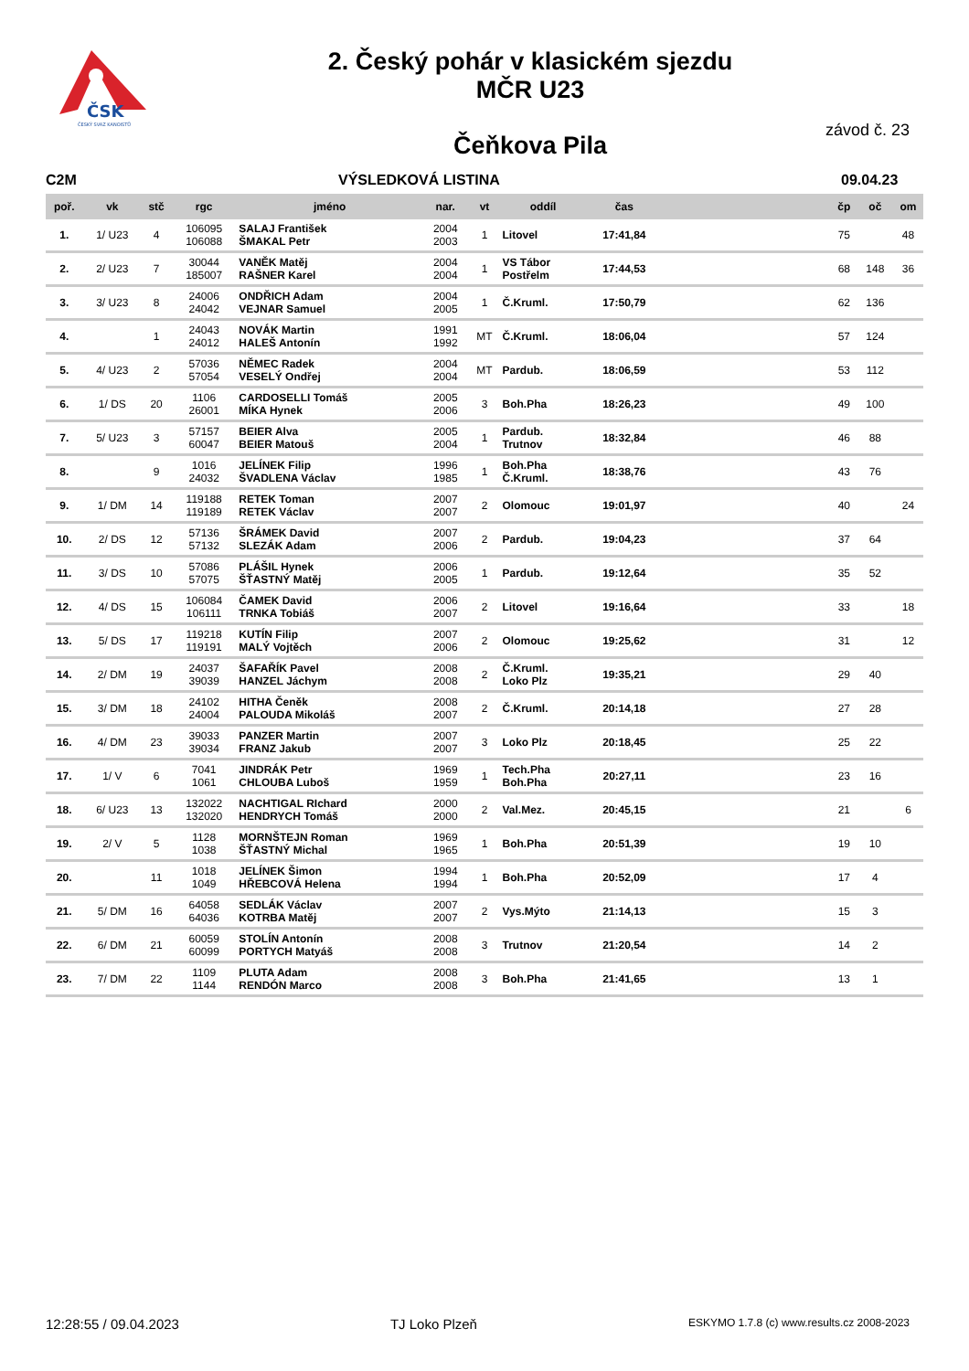ČSK
ČESKÝ SVAZ KANOISTŮ
2. Český pohár v klasickém sjezdu
MČR U23
Čeňkova Pila
závod č. 23
C2M VÝSLEDKOVÁ LISTINA 09.04.23
| poř. | vk | stč | rgc | jméno | nar. | vt | oddíl | čas | | čp | oč | om |
| --- | --- | --- | --- | --- | --- | --- | --- | --- | --- | --- | --- | --- |
| 1. | 1/ U23 | 4 | 106095 106088 | SALAJ František ŠMAKAL Petr | 2004 2003 | 1 | Litovel | 17:41,84 | | 75 | | 48 |
| 2. | 2/ U23 | 7 | 30044 185007 | VANĚK Matěj RAŠNER Karel | 2004 2004 | 1 | VS Tábor Postřelm | 17:44,53 | | 68 | 148 | 36 |
| 3. | 3/ U23 | 8 | 24006 24042 | ONDŘICH Adam VEJNAR Samuel | 2004 2005 | 1 | Č.Kruml. | 17:50,79 | | 62 | 136 | |
| 4. | | 1 | 24043 24012 | NOVÁK Martin HALEŠ Antonín | 1991 1992 | MT | Č.Kruml. | 18:06,04 | | 57 | 124 | |
| 5. | 4/ U23 | 2 | 57036 57054 | NĚMEC Radek VESELÝ Ondřej | 2004 2004 | MT | Pardub. | 18:06,59 | | 53 | 112 | |
| 6. | 1/ DS | 20 | 1106 26001 | CARDOSELLI Tomáš MÍKA Hynek | 2005 2006 | 3 | Boh.Pha | 18:26,23 | | 49 | 100 | |
| 7. | 5/ U23 | 3 | 57157 60047 | BEIER Alva BEIER Matouš | 2005 2004 | 1 | Pardub. Trutnov | 18:32,84 | | 46 | 88 | |
| 8. | | 9 | 1016 24032 | JELÍNEK Filip ŠVADLENA Václav | 1996 1985 | 1 | Boh.Pha Č.Kruml. | 18:38,76 | | 43 | 76 | |
| 9. | 1/ DM | 14 | 119188 119189 | RETEK Toman RETEK Václav | 2007 2007 | 2 | Olomouc | 19:01,97 | | 40 | | 24 |
| 10. | 2/ DS | 12 | 57136 57132 | ŠRÁMEK David SLEZÁK Adam | 2007 2006 | 2 | Pardub. | 19:04,23 | | 37 | 64 | |
| 11. | 3/ DS | 10 | 57086 57075 | PLÁŠIL Hynek ŠŤASTNÝ Matěj | 2006 2005 | 1 | Pardub. | 19:12,64 | | 35 | 52 | |
| 12. | 4/ DS | 15 | 106084 106111 | ČAMEK David TRNKA Tobiáš | 2006 2007 | 2 | Litovel | 19:16,64 | | 33 | | 18 |
| 13. | 5/ DS | 17 | 119218 119191 | KUTÍN Filip MALÝ Vojtěch | 2007 2006 | 2 | Olomouc | 19:25,62 | | 31 | | 12 |
| 14. | 2/ DM | 19 | 24037 39039 | ŠAFAŘÍK Pavel HANZEL Jáchym | 2008 2008 | 2 | Č.Kruml. Loko Plz | 19:35,21 | | 29 | 40 | |
| 15. | 3/ DM | 18 | 24102 24004 | HITHA Čeněk PALOUDA Mikoláš | 2008 2007 | 2 | Č.Kruml. | 20:14,18 | | 27 | 28 | |
| 16. | 4/ DM | 23 | 39033 39034 | PANZER Martin FRANZ Jakub | 2007 2007 | 3 | Loko Plz | 20:18,45 | | 25 | 22 | |
| 17. | 1/ V | 6 | 7041 1061 | JINDRÁK Petr CHLOUBA Luboš | 1969 1959 | 1 | Tech.Pha Boh.Pha | 20:27,11 | | 23 | 16 | |
| 18. | 6/ U23 | 13 | 132022 132020 | NACHTIGAL RIchard HENDRYCH Tomáš | 2000 2000 | 2 | Val.Mez. | 20:45,15 | | 21 | | 6 |
| 19. | 2/ V | 5 | 1128 1038 | MORNŠTEJN Roman ŠŤASTNÝ Michal | 1969 1965 | 1 | Boh.Pha | 20:51,39 | | 19 | 10 | |
| 20. | | 11 | 1018 1049 | JELÍNEK Šimon HŘEBCOVÁ Helena | 1994 1994 | 1 | Boh.Pha | 20:52,09 | | 17 | 4 | |
| 21. | 5/ DM | 16 | 64058 64036 | SEDLÁK Václav KOTRBA Matěj | 2007 2007 | 2 | Vys.Mýto | 21:14,13 | | 15 | 3 | |
| 22. | 6/ DM | 21 | 60059 60099 | STOLÍN Antonín PORTYCH Matyáš | 2008 2008 | 3 | Trutnov | 21:20,54 | | 14 | 2 | |
| 23. | 7/ DM | 22 | 1109 1144 | PLUTA Adam RENDÓN Marco | 2008 2008 | 3 | Boh.Pha | 21:41,65 | | 13 | 1 | |
12:28:55 / 09.04.2023 TJ Loko Plzeň ESKYMO 1.7.8 (c) www.results.cz 2008-2023